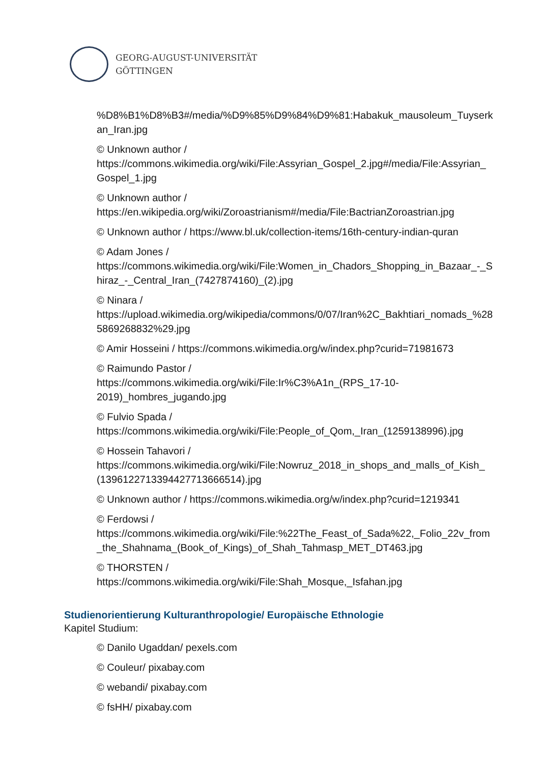GEORG-AUGUST-UNIVERSITÄT
GÖTTINGEN
%D8%B1%D8%B3#/media/%D9%85%D9%84%D9%81:Habakuk_mausoleum_Tuyserkan_Iran.jpg
© Unknown author /
https://commons.wikimedia.org/wiki/File:Assyrian_Gospel_2.jpg#/media/File:Assyrian_Gospel_1.jpg
© Unknown author /
https://en.wikipedia.org/wiki/Zoroastrianism#/media/File:BactrianZoroastrian.jpg
© Unknown author / https://www.bl.uk/collection-items/16th-century-indian-quran
© Adam Jones /
https://commons.wikimedia.org/wiki/File:Women_in_Chadors_Shopping_in_Bazaar_-_Shiraz_-_Central_Iran_(7427874160)_(2).jpg
© Ninara /
https://upload.wikimedia.org/wikipedia/commons/0/07/Iran%2C_Bakhtiari_nomads_%285869268832%29.jpg
© Amir Hosseini / https://commons.wikimedia.org/w/index.php?curid=71981673
© Raimundo Pastor /
https://commons.wikimedia.org/wiki/File:Ir%C3%A1n_(RPS_17-10-
2019)_hombres_jugando.jpg
© Fulvio Spada /
https://commons.wikimedia.org/wiki/File:People_of_Qom,_Iran_(1259138996).jpg
© Hossein Tahavori /
https://commons.wikimedia.org/wiki/File:Nowruz_2018_in_shops_and_malls_of_Kish_(13961227133944277136665​14).jpg
© Unknown author / https://commons.wikimedia.org/w/index.php?curid=1219341
© Ferdowsi /
https://commons.wikimedia.org/wiki/File:%22The_Feast_of_Sada%22,_Folio_22v_from_the_Shahnama_(Book_of_Kings)_of_Shah_Tahmasp_MET_DT463.jpg
© THORSTEN /
https://commons.wikimedia.org/wiki/File:Shah_Mosque,_Isfahan.jpg
Studienorientierung Kulturanthropologie/ Europäische Ethnologie
Kapitel Studium:
© Danilo Ugaddan/ pexels.com
© Couleur/ pixabay.com
© webandi/ pixabay.com
© fsHH/ pixabay.com